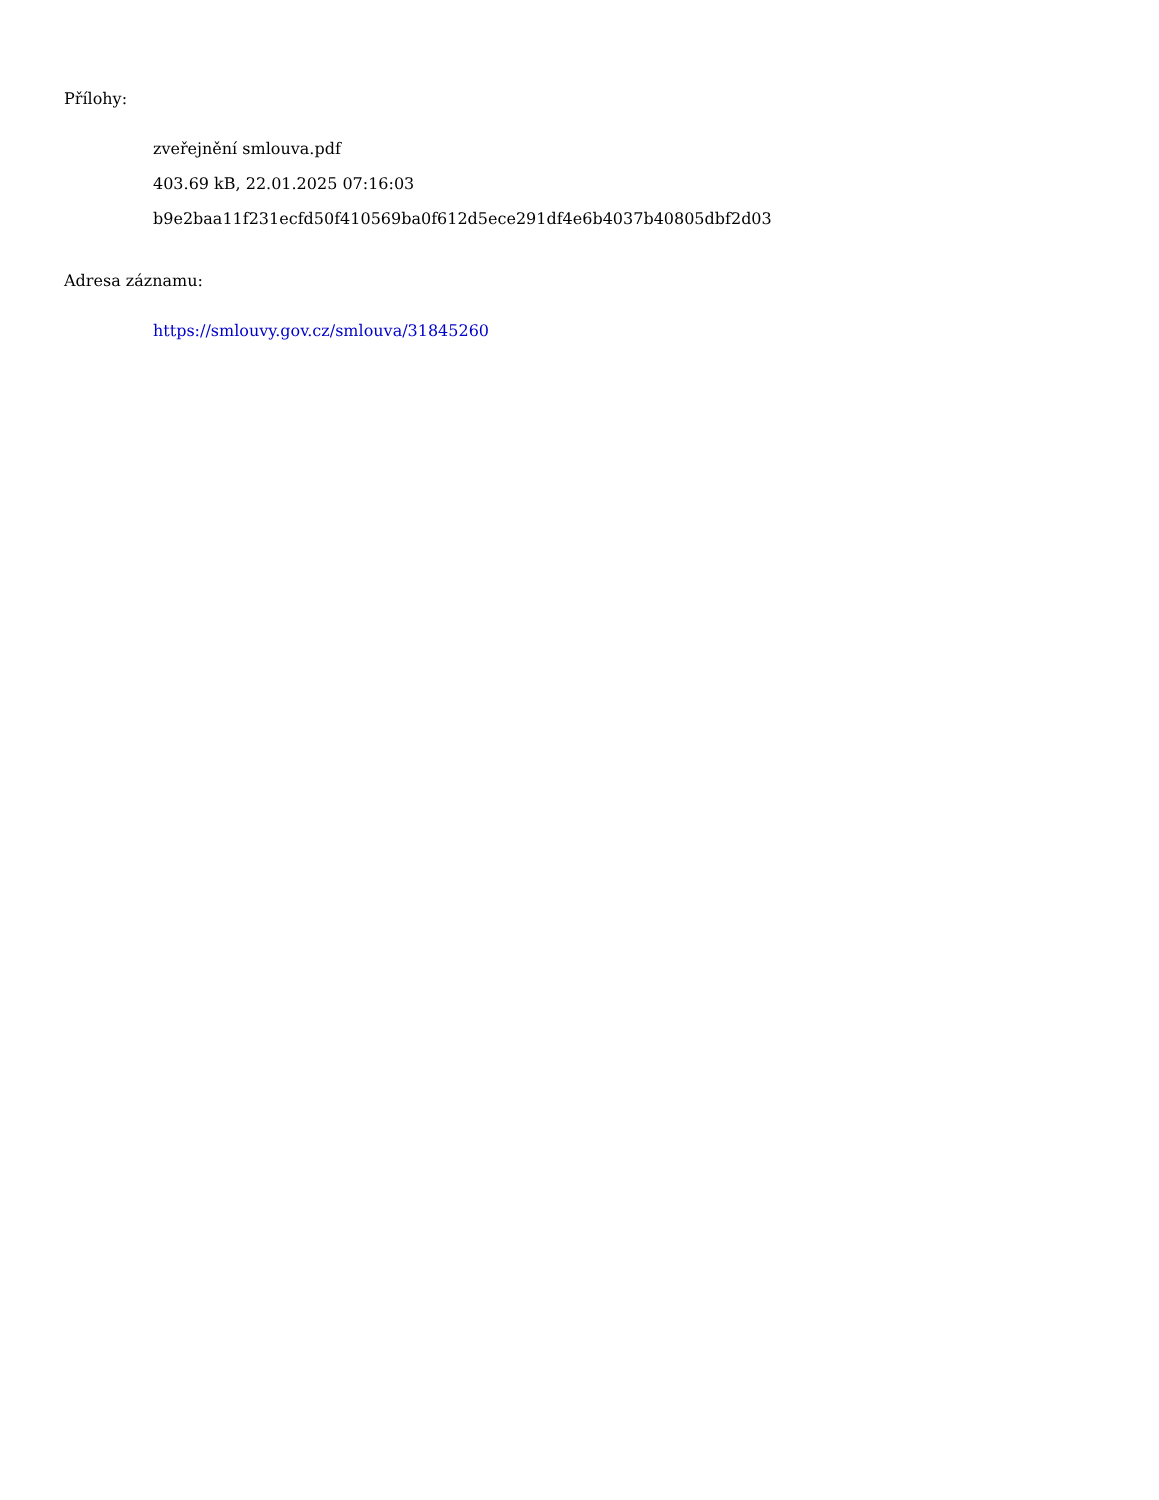Přílohy:
zveřejnění smlouva.pdf
403.69 kB, 22.01.2025 07:16:03
b9e2baa11f231ecfd50f410569ba0f612d5ece291df4e6b4037b40805dbf2d03
Adresa záznamu:
https://smlouvy.gov.cz/smlouva/31845260